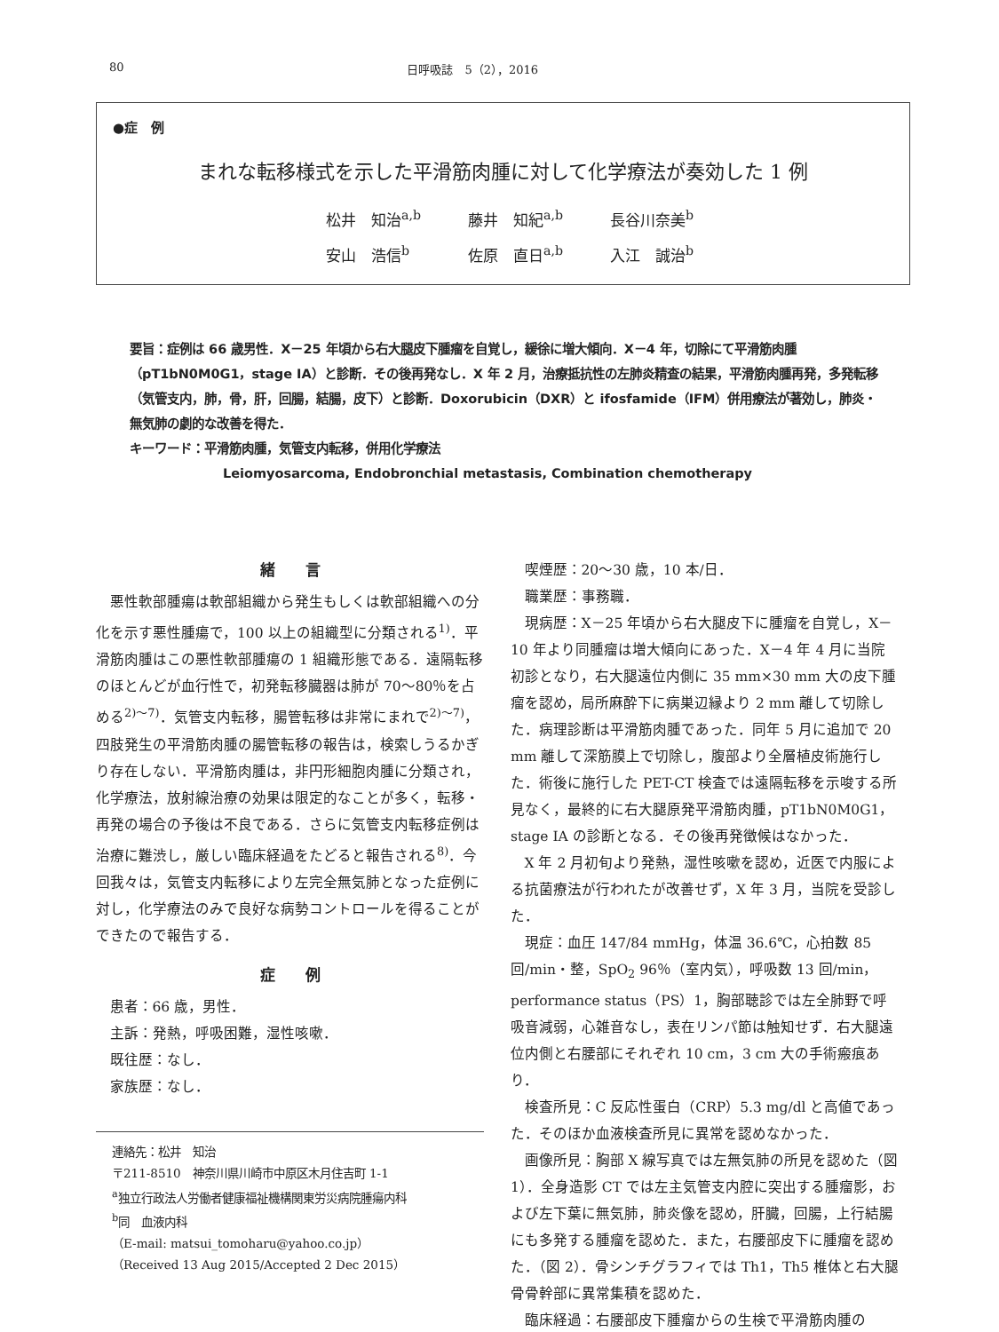80 日呼吸誌　5（2），2016
●症　例
まれな転移様式を示した平滑筋肉腫に対して化学療法が奏効した 1 例
松井　知治<sup>a,b</sup> 藤井　知紀<sup>a,b</sup> 長谷川奈美<sup>b</sup>
安山　浩信<sup>b</sup> 佐原　直日<sup>a,b</sup> 入江　誠治<sup>b</sup>
要旨：症例は 66 歳男性．X－25 年頃から右大腿皮下腫瘤を自覚し，緩徐に増大傾向．X－4 年，切除にて平滑筋肉腫（pT1bN0M0G1，stage IA）と診断．その後再発なし．X 年 2 月，治療抵抗性の左肺炎精査の結果，平滑筋肉腫再発，多発転移（気管支内，肺，骨，肝，回腸，結腸，皮下）と診断．Doxorubicin（DXR）と ifosfamide（IFM）併用療法が著効し，肺炎・無気肺の劇的な改善を得た．
キーワード：平滑筋肉腫，気管支内転移，併用化学療法
Leiomyosarcoma, Endobronchial metastasis, Combination chemotherapy
緒　　言
悪性軟部腫瘍は軟部組織から発生もしくは軟部組織への分化を示す悪性腫瘍で，100 以上の組織型に分類される<sup>1)</sup>．平滑筋肉腫はこの悪性軟部腫瘍の 1 組織形態である．遠隔転移のほとんどが血行性で，初発転移臓器は肺が 70～80％を占める<sup>2)～7)</sup>．気管支内転移，腸管転移は非常にまれで<sup>2)～7)</sup>，四肢発生の平滑筋肉腫の腸管転移の報告は，検索しうるかぎり存在しない．平滑筋肉腫は，非円形細胞肉腫に分類され，化学療法，放射線治療の効果は限定的なことが多く，転移・再発の場合の予後は不良である．さらに気管支内転移症例は治療に難渋し，厳しい臨床経過をたどると報告される<sup>8)</sup>．今回我々は，気管支内転移により左完全無気肺となった症例に対し，化学療法のみで良好な病勢コントロールを得ることができたので報告する．
症　　例
患者：66 歳，男性．
主訴：発熱，呼吸困難，湿性咳嗽．
既往歴：なし．
家族歴：なし．
連絡先：松井　知治
〒211-8510　神奈川県川崎市中原区木月住吉町 1-1
<sup>a</sup> 独立行政法人労働者健康福祉機構関東労災病院腫瘍内科
<sup>b</sup> 同　血液内科
（E-mail: matsui_tomoharu@yahoo.co.jp）
（Received 13 Aug 2015/Accepted 2 Dec 2015）
喫煙歴：20～30 歳，10 本/日．
職業歴：事務職．
現病歴：X－25 年頃から右大腿皮下に腫瘤を自覚し，X－10 年より同腫瘤は増大傾向にあった．X－4 年 4 月に当院初診となり，右大腿遠位内側に 35 mm×30 mm 大の皮下腫瘤を認め，局所麻酔下に病巣辺縁より 2 mm 離して切除した．病理診断は平滑筋肉腫であった．同年 5 月に追加で 20 mm 離して深筋膜上で切除し，腹部より全層植皮術施行した．術後に施行した PET-CT 検査では遠隔転移を示唆する所見なく，最終的に右大腿原発平滑筋肉腫，pT1bN0M0G1，stage IA の診断となる．その後再発徴候はなかった．
X 年 2 月初旬より発熱，湿性咳嗽を認め，近医で内服による抗菌療法が行われたが改善せず，X 年 3 月，当院を受診した．
現症：血圧 147/84 mmHg，体温 36.6℃，心拍数 85 回/min・整，SpO<sub>2</sub> 96％（室内気），呼吸数 13 回/min，performance status（PS）1，胸部聴診では左全肺野で呼吸音減弱，心雑音なし，表在リンパ節は触知せず．右大腿遠位内側と右腰部にそれぞれ 10 cm，3 cm 大の手術瘢痕あり．
検査所見：C 反応性蛋白（CRP）5.3 mg/dl と高値であった．そのほか血液検査所見に異常を認めなかった．
画像所見：胸部 X 線写真では左無気肺の所見を認めた（図 1）．全身造影 CT では左主気管支内腔に突出する腫瘤影，および左下葉に無気肺，肺炎像を認め，肝臓，回腸，上行結腸にも多発する腫瘤を認めた．また，右腰部皮下に腫瘤を認めた．（図 2）．骨シンチグラフィでは Th1，Th5 椎体と右大腿骨骨幹部に異常集積を認めた．
臨床経過：右腰部皮下腫瘤からの生検で平滑筋肉腫の